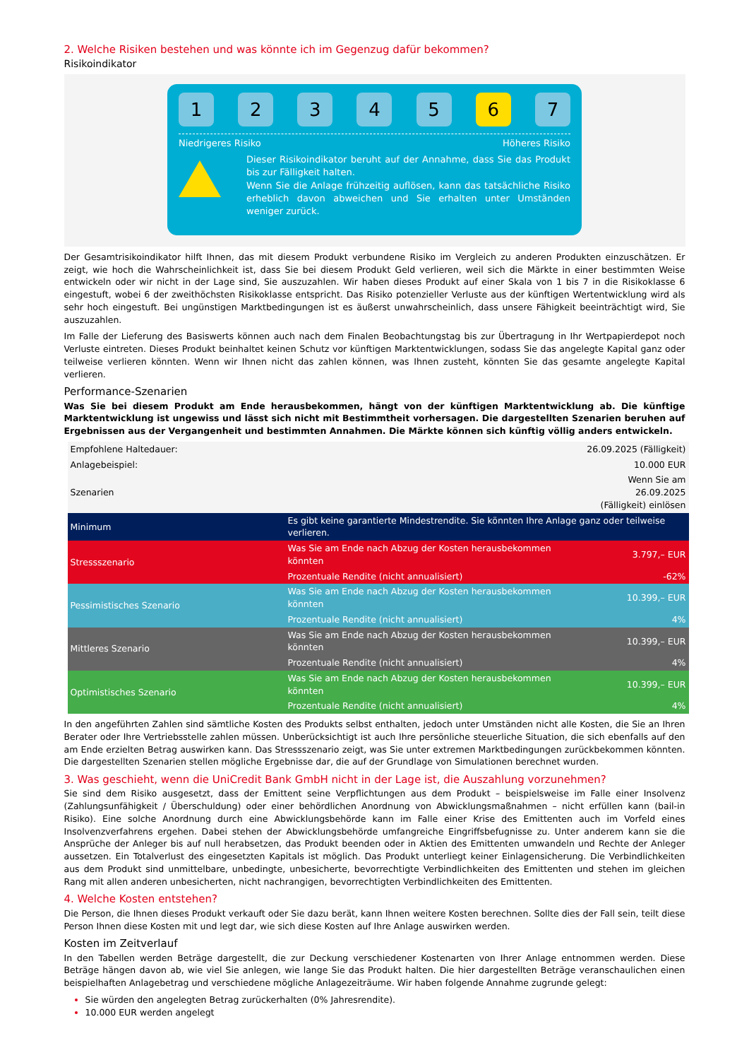2. Welche Risiken bestehen und was könnte ich im Gegenzug dafür bekommen?
Risikoindikator
1 2 3 4 5 6 7
Niedrigeres Risiko Höheres Risiko
Dieser Risikoindikator beruht auf der Annahme, dass Sie das Produkt bis zur Fälligkeit halten.
Wenn Sie die Anlage frühzeitig auflösen, kann das tatsächliche Risiko erheblich davon abweichen und Sie erhalten unter Umständen weniger zurück.
Der Gesamtrisikoindikator hilft Ihnen, das mit diesem Produkt verbundene Risiko im Vergleich zu anderen Produkten einzuschätzen. Er zeigt, wie hoch die Wahrscheinlichkeit ist, dass Sie bei diesem Produkt Geld verlieren, weil sich die Märkte in einer bestimmten Weise entwickeln oder wir nicht in der Lage sind, Sie auszuzahlen. Wir haben dieses Produkt auf einer Skala von 1 bis 7 in die Risikoklasse 6 eingestuft, wobei 6 der zweithöchsten Risikoklasse entspricht. Das Risiko potenzieller Verluste aus der künftigen Wertentwicklung wird als sehr hoch eingestuft. Bei ungünstigen Marktbedingungen ist es äußerst unwahrscheinlich, dass unsere Fähigkeit beeinträchtigt wird, Sie auszuzahlen.
Im Falle der Lieferung des Basiswerts können auch nach dem Finalen Beobachtungstag bis zur Übertragung in Ihr Wertpapierdepot noch Verluste eintreten. Dieses Produkt beinhaltet keinen Schutz vor künftigen Marktentwicklungen, sodass Sie das angelegte Kapital ganz oder teilweise verlieren könnten. Wenn wir Ihnen nicht das zahlen können, was Ihnen zusteht, könnten Sie das gesamte angelegte Kapital verlieren.
Performance-Szenarien
Was Sie bei diesem Produkt am Ende herausbekommen, hängt von der künftigen Marktentwicklung ab. Die künftige Marktentwicklung ist ungewiss und lässt sich nicht mit Bestimmtheit vorhersagen. Die dargestellten Szenarien beruhen auf Ergebnissen aus der Vergangenheit und bestimmten Annahmen. Die Märkte können sich künftig völlig anders entwickeln.
| Empfohlene Haltedauer: | | 26.09.2025 (Fälligkeit) |
| Anlagebeispiel: | | 10.000 EUR |
| Szenarien | | Wenn Sie am 26.09.2025 (Fälligkeit) einlösen |
| Minimum | Es gibt keine garantierte Mindestrendite. Sie könnten Ihre Anlage ganz oder teilweise verlieren. | |
| Stressszenario | Was Sie am Ende nach Abzug der Kosten herausbekommen könnten | 3.797,– EUR |
| | Prozentuale Rendite (nicht annualisiert) | -62% |
| Pessimistisches Szenario | Was Sie am Ende nach Abzug der Kosten herausbekommen könnten | 10.399,– EUR |
| | Prozentuale Rendite (nicht annualisiert) | 4% |
| Mittleres Szenario | Was Sie am Ende nach Abzug der Kosten herausbekommen könnten | 10.399,– EUR |
| | Prozentuale Rendite (nicht annualisiert) | 4% |
| Optimistisches Szenario | Was Sie am Ende nach Abzug der Kosten herausbekommen könnten | 10.399,– EUR |
| | Prozentuale Rendite (nicht annualisiert) | 4% |
In den angeführten Zahlen sind sämtliche Kosten des Produkts selbst enthalten, jedoch unter Umständen nicht alle Kosten, die Sie an Ihren Berater oder Ihre Vertriebsstelle zahlen müssen. Unberücksichtigt ist auch Ihre persönliche steuerliche Situation, die sich ebenfalls auf den am Ende erzielten Betrag auswirken kann. Das Stressszenario zeigt, was Sie unter extremen Marktbedingungen zurückbekommen könnten. Die dargestellten Szenarien stellen mögliche Ergebnisse dar, die auf der Grundlage von Simulationen berechnet wurden.
3. Was geschieht, wenn die UniCredit Bank GmbH nicht in der Lage ist, die Auszahlung vorzunehmen?
Sie sind dem Risiko ausgesetzt, dass der Emittent seine Verpflichtungen aus dem Produkt – beispielsweise im Falle einer Insolvenz (Zahlungsunfähigkeit / Überschuldung) oder einer behördlichen Anordnung von Abwicklungsmaßnahmen – nicht erfüllen kann (bail-in Risiko). Eine solche Anordnung durch eine Abwicklungsbehörde kann im Falle einer Krise des Emittenten auch im Vorfeld eines Insolvenzverfahrens ergehen. Dabei stehen der Abwicklungsbehörde umfangreiche Eingriffsbefugnisse zu. Unter anderem kann sie die Ansprüche der Anleger bis auf null herabsetzen, das Produkt beenden oder in Aktien des Emittenten umwandeln und Rechte der Anleger aussetzen. Ein Totalverlust des eingesetzten Kapitals ist möglich. Das Produkt unterliegt keiner Einlagensicherung. Die Verbindlichkeiten aus dem Produkt sind unmittelbare, unbedingte, unbesicherte, bevorrechtigte Verbindlichkeiten des Emittenten und stehen im gleichen Rang mit allen anderen unbesicherten, nicht nachrangigen, bevorrechtigten Verbindlichkeiten des Emittenten.
4. Welche Kosten entstehen?
Die Person, die Ihnen dieses Produkt verkauft oder Sie dazu berät, kann Ihnen weitere Kosten berechnen. Sollte dies der Fall sein, teilt diese Person Ihnen diese Kosten mit und legt dar, wie sich diese Kosten auf Ihre Anlage auswirken werden.
Kosten im Zeitverlauf
In den Tabellen werden Beträge dargestellt, die zur Deckung verschiedener Kostenarten von Ihrer Anlage entnommen werden. Diese Beträge hängen davon ab, wie viel Sie anlegen, wie lange Sie das Produkt halten. Die hier dargestellten Beträge veranschaulichen einen beispielhaften Anlagebetrag und verschiedene mögliche Anlagezeiträume. Wir haben folgende Annahme zugrunde gelegt:
Sie würden den angelegten Betrag zurückerhalten (0% Jahresrendite).
10.000 EUR werden angelegt